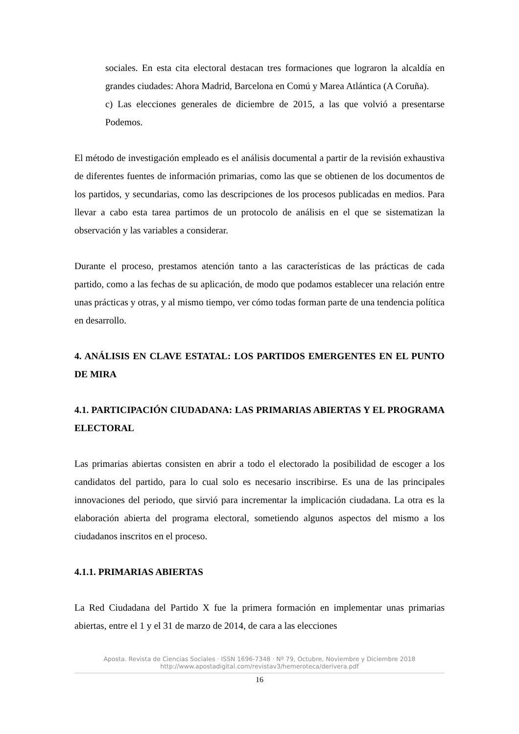sociales. En esta cita electoral destacan tres formaciones que lograron la alcaldía en grandes ciudades: Ahora Madrid, Barcelona en Comú y Marea Atlántica (A Coruña).
c) Las elecciones generales de diciembre de 2015, a las que volvió a presentarse Podemos.
El método de investigación empleado es el análisis documental a partir de la revisión exhaustiva de diferentes fuentes de información primarias, como las que se obtienen de los documentos de los partidos, y secundarias, como las descripciones de los procesos publicadas en medios. Para llevar a cabo esta tarea partimos de un protocolo de análisis en el que se sistematizan la observación y las variables a considerar.
Durante el proceso, prestamos atención tanto a las características de las prácticas de cada partido, como a las fechas de su aplicación, de modo que podamos establecer una relación entre unas prácticas y otras, y al mismo tiempo, ver cómo todas forman parte de una tendencia política en desarrollo.
4. ANÁLISIS EN CLAVE ESTATAL: LOS PARTIDOS EMERGENTES EN EL PUNTO DE MIRA
4.1. PARTICIPACIÓN CIUDADANA: LAS PRIMARIAS ABIERTAS Y EL PROGRAMA ELECTORAL
Las primarias abiertas consisten en abrir a todo el electorado la posibilidad de escoger a los candidatos del partido, para lo cual solo es necesario inscribirse. Es una de las principales innovaciones del periodo, que sirvió para incrementar la implicación ciudadana. La otra es la elaboración abierta del programa electoral, sometiendo algunos aspectos del mismo a los ciudadanos inscritos en el proceso.
4.1.1. PRIMARIAS ABIERTAS
La Red Ciudadana del Partido X fue la primera formación en implementar unas primarias abiertas, entre el 1 y el 31 de marzo de 2014, de cara a las elecciones
Aposta. Revista de Ciencias Sociales · ISSN 1696-7348 · Nº 79, Octubre, Noviembre y Diciembre 2018
http://www.apostadigital.com/revistav3/hemeroteca/derivera.pdf
16